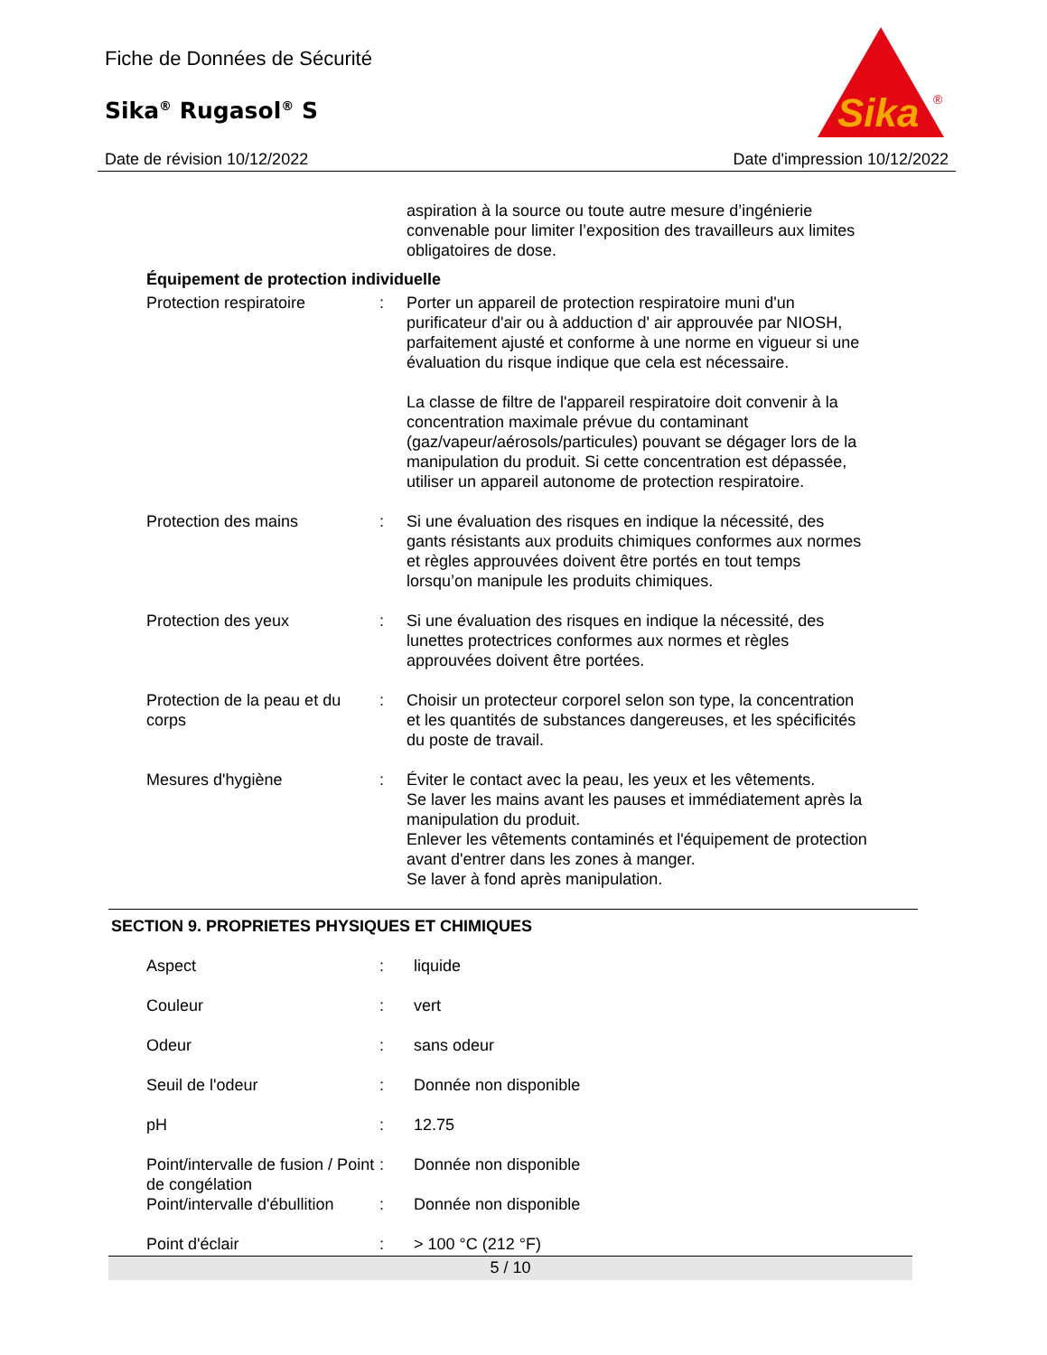Fiche de Données de Sécurité
Sika<sup>®</sup> Rugasol<sup>®</sup> S
Sika
®
Date de révision 10/12/2022 Date d'impression 10/12/2022
| | | aspiration à la source ou toute autre mesure d’ingénierie convenable pour limiter l’exposition des travailleurs aux limites obligatoires de dose. |
| Équipement de protection individuelle | | |
| Protection respiratoire | : | Porter un appareil de protection respiratoire muni d'un purificateur d'air ou à adduction d' air approuvée par NIOSH, parfaitement ajusté et conforme à une norme en vigueur si une évaluation du risque indique que cela est nécessaire. La classe de filtre de l'appareil respiratoire doit convenir à la concentration maximale prévue du contaminant (gaz/vapeur/aérosols/particules) pouvant se dégager lors de la manipulation du produit. Si cette concentration est dépassée, utiliser un appareil autonome de protection respiratoire. |
| Protection des mains | : | Si une évaluation des risques en indique la nécessité, des gants résistants aux produits chimiques conformes aux normes et règles approuvées doivent être portés en tout temps lorsqu’on manipule les produits chimiques. |
| Protection des yeux | : | Si une évaluation des risques en indique la nécessité, des lunettes protectrices conformes aux normes et règles approuvées doivent être portées. |
| Protection de la peau et du corps | : | Choisir un protecteur corporel selon son type, la concentration et les quantités de substances dangereuses, et les spécificités du poste de travail. |
| Mesures d'hygiène | : | Éviter le contact avec la peau, les yeux et les vêtements. Se laver les mains avant les pauses et immédiatement après la manipulation du produit. Enlever les vêtements contaminés et l'équipement de protection avant d'entrer dans les zones à manger. Se laver à fond après manipulation. |
SECTION 9. PROPRIETES PHYSIQUES ET CHIMIQUES
| Aspect | : | liquide |
| Couleur | : | vert |
| Odeur | : | sans odeur |
| Seuil de l'odeur | : | Donnée non disponible |
| pH | : | 12.75 |
| Point/intervalle de fusion / Point de congélation | : | Donnée non disponible |
| Point/intervalle d'ébullition | : | Donnée non disponible |
| Point d'éclair | : | > 100 °C (212 °F) |
5 / 10